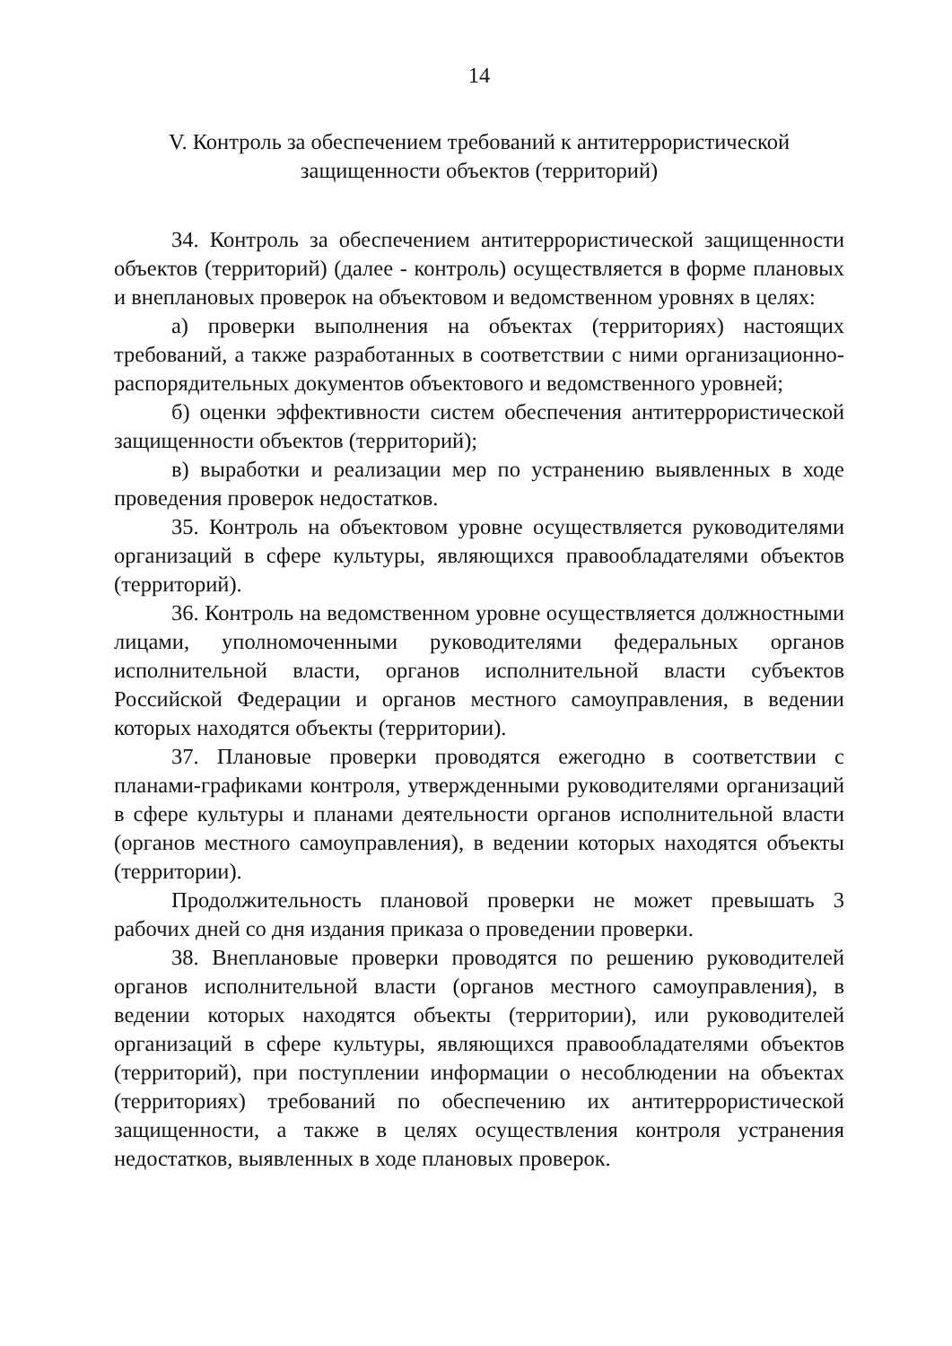14
V. Контроль за обеспечением требований к антитеррористической
защищенности объектов (территорий)
34. Контроль за обеспечением антитеррористической защищенности объектов (территорий) (далее - контроль) осуществляется в форме плановых и внеплановых проверок на объектовом и ведомственном уровнях в целях:
а) проверки выполнения на объектах (территориях) настоящих требований, а также разработанных в соответствии с ними организационно-распорядительных документов объектового и ведомственного уровней;
б) оценки эффективности систем обеспечения антитеррористической защищенности объектов (территорий);
в) выработки и реализации мер по устранению выявленных в ходе проведения проверок недостатков.
35. Контроль на объектовом уровне осуществляется руководителями организаций в сфере культуры, являющихся правообладателями объектов (территорий).
36. Контроль на ведомственном уровне осуществляется должностными лицами, уполномоченными руководителями федеральных органов исполнительной власти, органов исполнительной власти субъектов Российской Федерации и органов местного самоуправления, в ведении которых находятся объекты (территории).
37. Плановые проверки проводятся ежегодно в соответствии с планами-графиками контроля, утвержденными руководителями организаций в сфере культуры и планами деятельности органов исполнительной власти (органов местного самоуправления), в ведении которых находятся объекты (территории).
Продолжительность плановой проверки не может превышать 3 рабочих дней со дня издания приказа о проведении проверки.
38. Внеплановые проверки проводятся по решению руководителей органов исполнительной власти (органов местного самоуправления), в ведении которых находятся объекты (территории), или руководителей организаций в сфере культуры, являющихся правообладателями объектов (территорий), при поступлении информации о несоблюдении на объектах (территориях) требований по обеспечению их антитеррористической защищенности, а также в целях осуществления контроля устранения недостатков, выявленных в ходе плановых проверок.